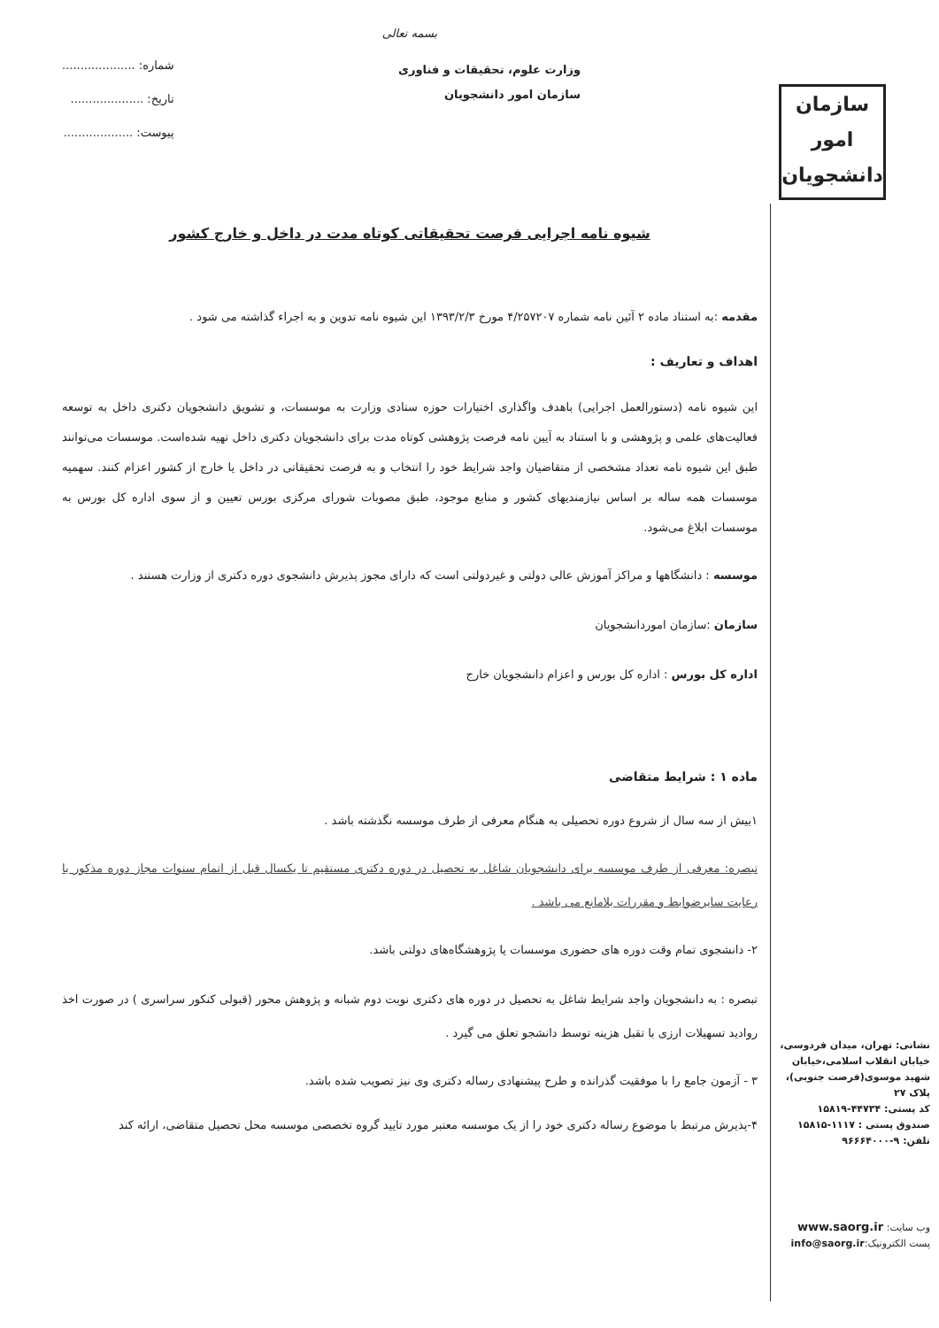بسمه تعالی
وزارت علوم، تحقیقات و فناوری
سازمان امور دانشجویان
شماره: ....................
تاریخ: ....................
پیوست: ...................
شیوه نامه اجرایی فرصت تحقیقاتی کوتاه مدت در داخل و خارج کشور
مقدمه :به استناد ماده ۲ آئین نامه شماره ۴/۲۵۷۲۰۷ مورخ ۱۳۹۳/۲/۳ این شیوه نامه تدوین و به اجراء گذاشته می شود .
اهداف و تعاریف :
این شیوه نامه (دستورالعمل اجرایی) باهدف واگذاری اختیارات حوزه ستادی وزارت به موسسات، و تشویق دانشجویان دکتری داخل به توسعه فعالیت‌های علمی و پژوهشی و با استناد به آیین نامه فرصت پژوهشی کوتاه مدت برای دانشجویان دکتری داخل تهیه شده‌است. موسسات می‌توانند طبق این شیوه نامه تعداد مشخصی از متقاضیان واجد شرایط خود را انتخاب و به فرصت تحقیقاتی در داخل یا خارج از کشور اعزام کنند. سهمیه موسسات همه ساله بر اساس نیازمندیهای کشور و منابع موجود، طبق مصوبات شورای مرکزی بورس تعیین و از سوی اداره کل بورس به موسسات ابلاغ می‌شود.
موسسه : دانشگاهها و مراکز آموزش عالی دولتی و غیردولتی است که دارای مجوز پذیرش دانشجوی دوره دکتری از وزارت هستند .
سازمان :سازمان اموردانشجویان
اداره کل بورس : اداره کل بورس و اعزام دانشجویان خارج
ماده ۱ : شرایط متقاضی
۱بیش از سه سال از شروع دوره تحصیلی به هنگام معرفی از طرف موسسه نگذشته باشد .
تبصره: معرفی از طرف موسسه برای دانشجویان شاغل به تحصیل در دوره دکتری مستقیم تا یکسال قبل از اتمام سنوات مجاز دوره مذکور با رعایت سایرضوابط و مقررات بلامانع می باشد .
۲- دانشجوی تمام وقت دوره های حضوری موسسات یا پژوهشگاه‌های دولتی باشد.
تبصره : به دانشجویان واجد شرایط شاغل به تحصیل در دوره های دکتری نوبت دوم شبانه و پژوهش محور (قبولی کنکور سراسری ) در صورت اخذ روادید تسهیلات ارزی با تقبل هزینه توسط دانشجو تعلق می گیرد .
۳ - آزمون جامع را با موفقیت گذرانده و طرح پیشنهادی رساله دکتری وی نیز تصویب شده باشد.
۴-پذیرش مرتبط با موضوع رساله دکتری خود را از یک موسسه معتبر مورد تایید گروه تخصصی موسسه محل تحصیل متقاضی، ارائه کند
سازمان
امور دانشجویان
نشانی: تهران، میدان فردوسی، خیابان انقلاب اسلامی،خیابان شهید موسوی(فرصت جنوبی)، پلاک ۲۷
کد پستی: ۴۴۷۳۴-۱۵۸۱۹
صندوق پستی : ۱۱۱۷-۱۵۸۱۵
تلفن: ۹-۹۶۶۶۴۰۰۰
وب سایت: www.saorg.ir
پست الکترونیک:info@saorg.ir